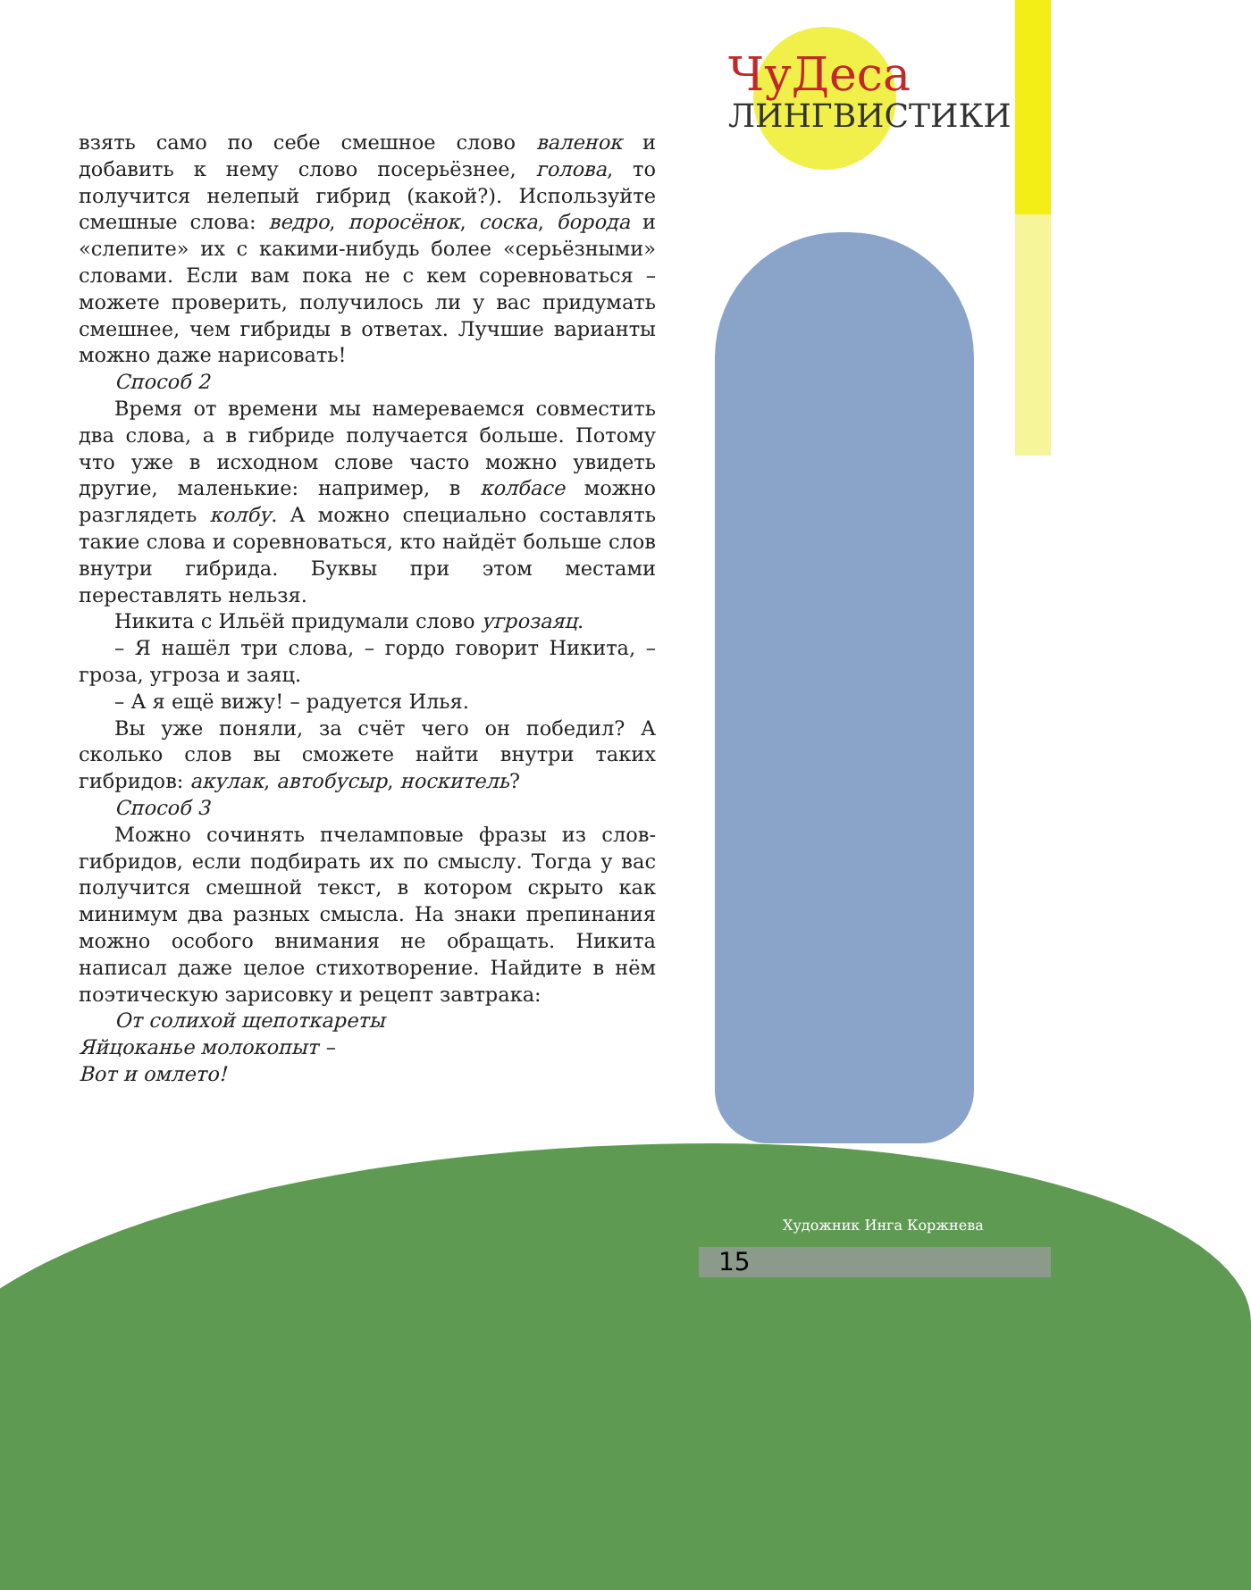ЧуДеса
ЛИНГВИСТИКИ
взять само по себе смешное слово валенок и добавить к нему слово посерьёзнее, голова, то получится нелепый гибрид (какой?). Используйте смешные слова: ведро, поросёнок, соска, борода и «слепите» их с какими-нибудь более «серьёзными» словами. Если вам пока не с кем соревноваться – можете проверить, получилось ли у вас придумать смешнее, чем гибриды в ответах. Лучшие варианты можно даже нарисовать!
Способ 2
Время от времени мы намереваемся совместить два слова, а в гибриде получается больше. Потому что уже в исходном слове часто можно увидеть другие, маленькие: например, в колбасе можно разглядеть колбу. А можно специально составлять такие слова и соревноваться, кто найдёт больше слов внутри гибрида. Буквы при этом местами переставлять нельзя.
Никита с Ильёй придумали слово угрозаяц.
– Я нашёл три слова, – гордо говорит Никита, – гроза, угроза и заяц.
– А я ещё вижу! – радуется Илья.
Вы уже поняли, за счёт чего он победил? А сколько слов вы сможете найти внутри таких гибридов: акулак, автобусыр, носкитель?
Способ 3
Можно сочинять пчеламповые фразы из слов-гибридов, если подбирать их по смыслу. Тогда у вас получится смешной текст, в котором скрыто как минимум два разных смысла. На знаки препинания можно особого внимания не обращать. Никита написал даже целое стихотворение. Найдите в нём поэтическую зарисовку и рецепт завтрака:
От солихой щепоткареты
Яйцоканье молокопыт –
Вот и омлето!
Художник Инга Коржнева
15